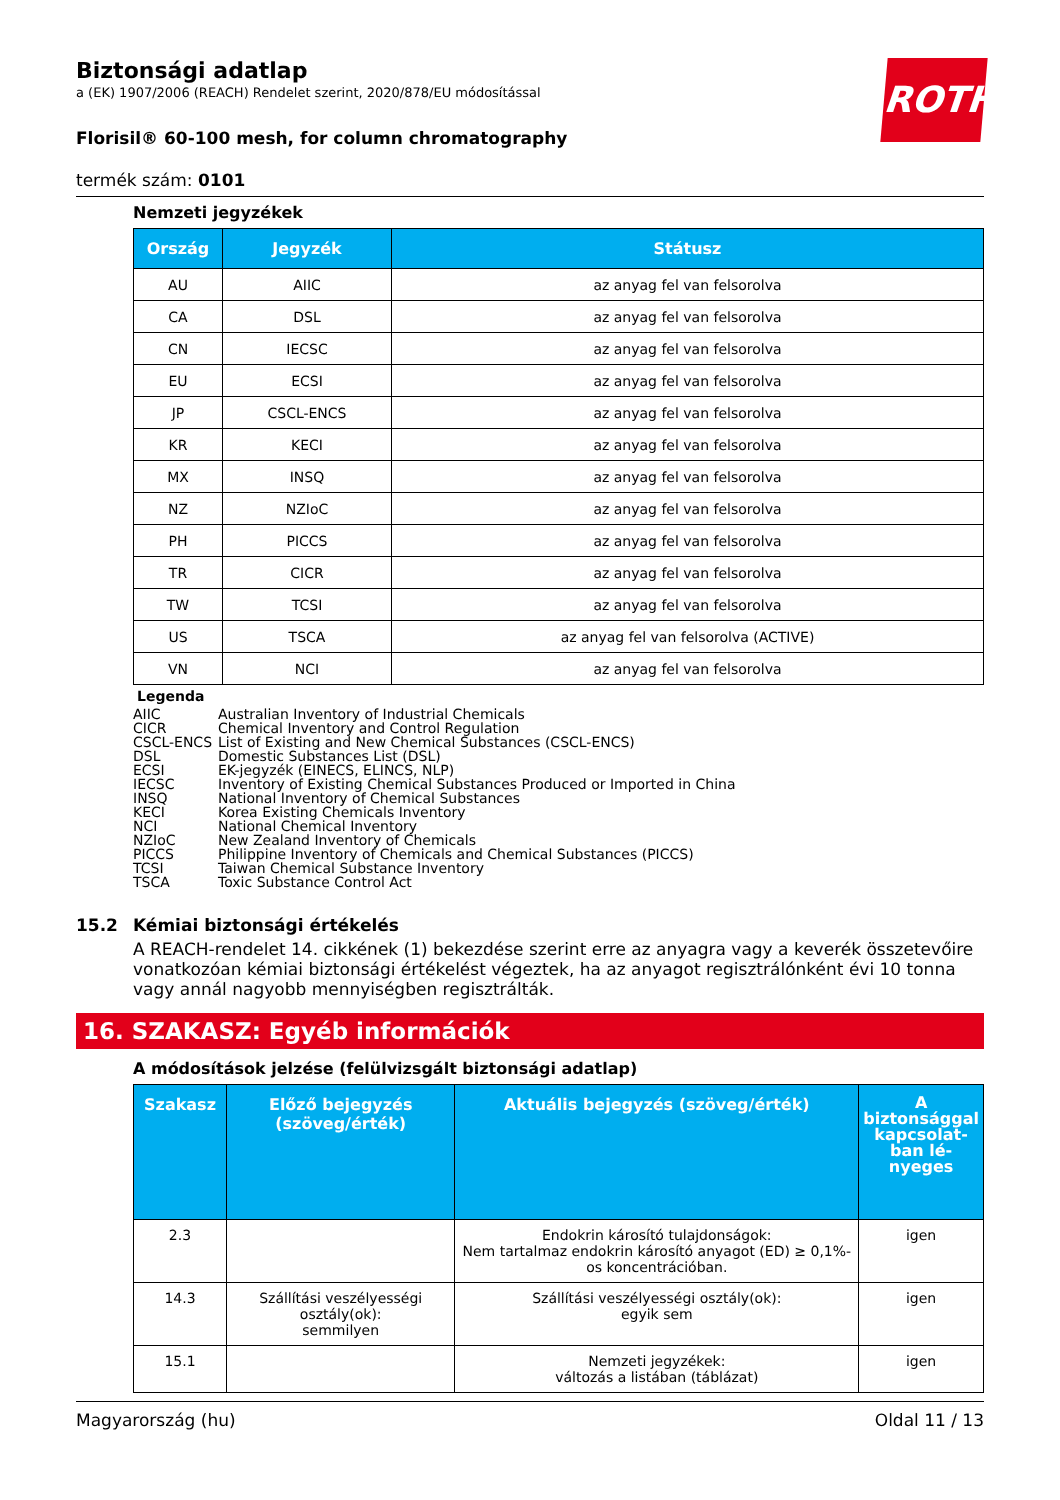ROTH
Biztonsági adatlap
a (EK) 1907/2006 (REACH) Rendelet szerint, 2020/878/EU módosítással
Florisil® 60-100 mesh, for column chromatography
termék szám: 0101
Nemzeti jegyzékek
| Ország | Jegyzék | Státusz |
| --- | --- | --- |
| AU | AIIC | az anyag fel van felsorolva |
| CA | DSL | az anyag fel van felsorolva |
| CN | IECSC | az anyag fel van felsorolva |
| EU | ECSI | az anyag fel van felsorolva |
| JP | CSCL-ENCS | az anyag fel van felsorolva |
| KR | KECI | az anyag fel van felsorolva |
| MX | INSQ | az anyag fel van felsorolva |
| NZ | NZIoC | az anyag fel van felsorolva |
| PH | PICCS | az anyag fel van felsorolva |
| TR | CICR | az anyag fel van felsorolva |
| TW | TCSI | az anyag fel van felsorolva |
| US | TSCA | az anyag fel van felsorolva (ACTIVE) |
| VN | NCI | az anyag fel van felsorolva |
Legenda
| AIIC | Australian Inventory of Industrial Chemicals |
| CICR | Chemical Inventory and Control Regulation |
| CSCL-ENCS | List of Existing and New Chemical Substances (CSCL-ENCS) |
| DSL | Domestic Substances List (DSL) |
| ECSI | EK-jegyzék (EINECS, ELINCS, NLP) |
| IECSC | Inventory of Existing Chemical Substances Produced or Imported in China |
| INSQ | National Inventory of Chemical Substances |
| KECI | Korea Existing Chemicals Inventory |
| NCI | National Chemical Inventory |
| NZIoC | New Zealand Inventory of Chemicals |
| PICCS | Philippine Inventory of Chemicals and Chemical Substances (PICCS) |
| TCSI | Taiwan Chemical Substance Inventory |
| TSCA | Toxic Substance Control Act |
15.2 Kémiai biztonsági értékelés
A REACH-rendelet 14. cikkének (1) bekezdése szerint erre az anyagra vagy a keverék összetevőire vonatkozóan kémiai biztonsági értékelést végeztek, ha az anyagot regisztrálónként évi 10 tonna vagy annál nagyobb mennyiségben regisztrálták.
16. SZAKASZ: Egyéb információk
A módosítások jelzése (felülvizsgált biztonsági adatlap)
| Szakasz | Előző bejegyzés (szöveg/érték) | Aktuális bejegyzés (szöveg/érték) | A biztonsággal kap­csolat­ban lé­nyeges |
| --- | --- | --- | --- |
| 2.3 | | Endokrin károsító tulajdonságok: Nem tartalmaz endokrin károsító anyagot (ED) ≥ 0,1%-os koncentrációban. | igen |
| 14.3 | Szállítási veszélyességi osztály(ok): semmilyen | Szállítási veszélyességi osztály(ok): egyik sem | igen |
| 15.1 | | Nemzeti jegyzékek: változás a listában (táblázat) | igen |
Magyarország (hu) Oldal 11 / 13